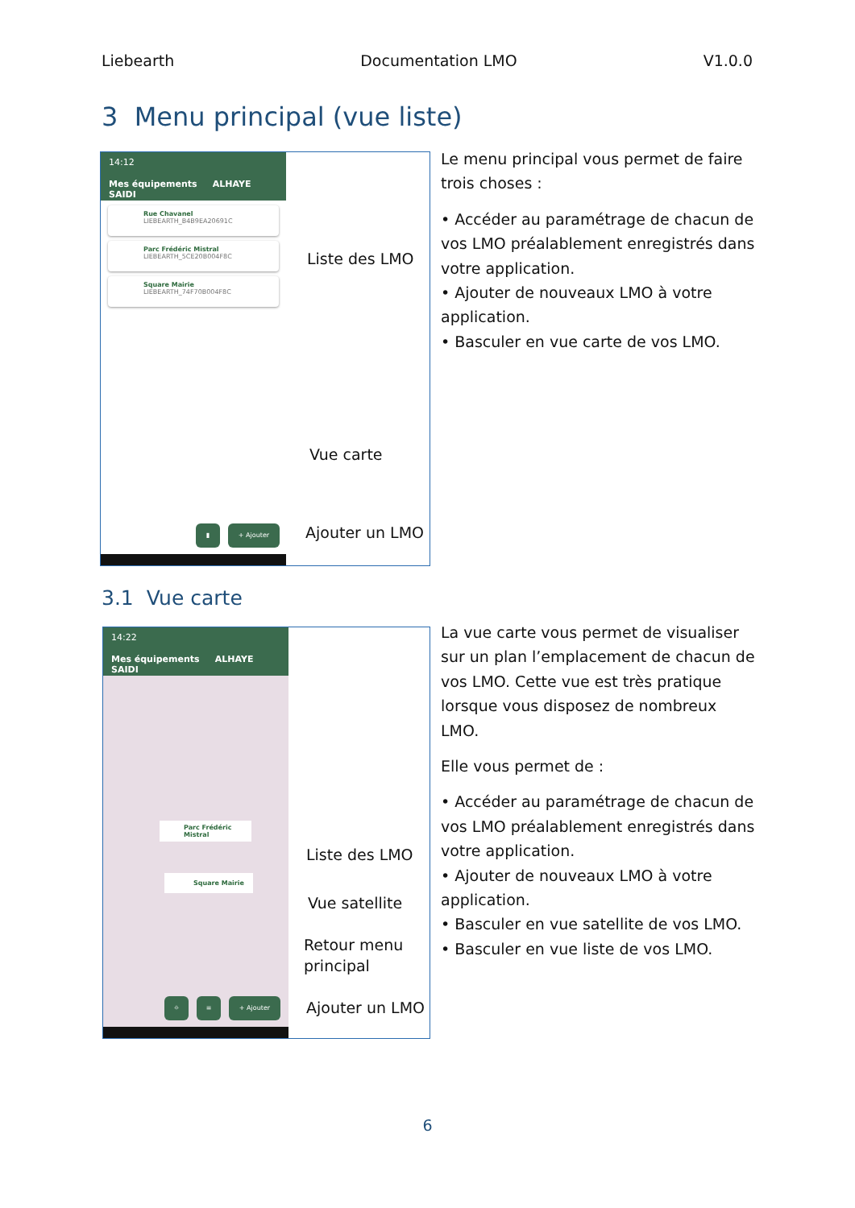Liebearth Documentation LMO V1.0.0
3 Menu principal (vue liste)
14:12
Mes équipements ALHAYE SAIDI
Rue Chavanel
LIEBEARTH_B4B9EA20691C
Parc Frédéric Mistral
LIEBEARTH_5CE20B004F8C
Square Mairie
LIEBEARTH_74F70B004F8C
▮ + Ajouter
Liste des LMO
Vue carte
Ajouter un LMO
Le menu principal vous permet de faire trois choses :
• Accéder au paramétrage de chacun de vos LMO préalablement enregistrés dans votre application.
• Ajouter de nouveaux LMO à votre application.
• Basculer en vue carte de vos LMO.
3.1 Vue carte
14:22
Mes équipements ALHAYE SAIDI
Parc Frédéric Mistral
Square Mairie
⌖ ≡ + Ajouter
Liste des LMO
Vue satellite
Retour menu
principal
Ajouter un LMO
La vue carte vous permet de visualiser sur un plan l’emplacement de chacun de vos LMO. Cette vue est très pratique lorsque vous disposez de nombreux LMO.
Elle vous permet de :
• Accéder au paramétrage de chacun de vos LMO préalablement enregistrés dans votre application.
• Ajouter de nouveaux LMO à votre application.
• Basculer en vue satellite de vos LMO.
• Basculer en vue liste de vos LMO.
6